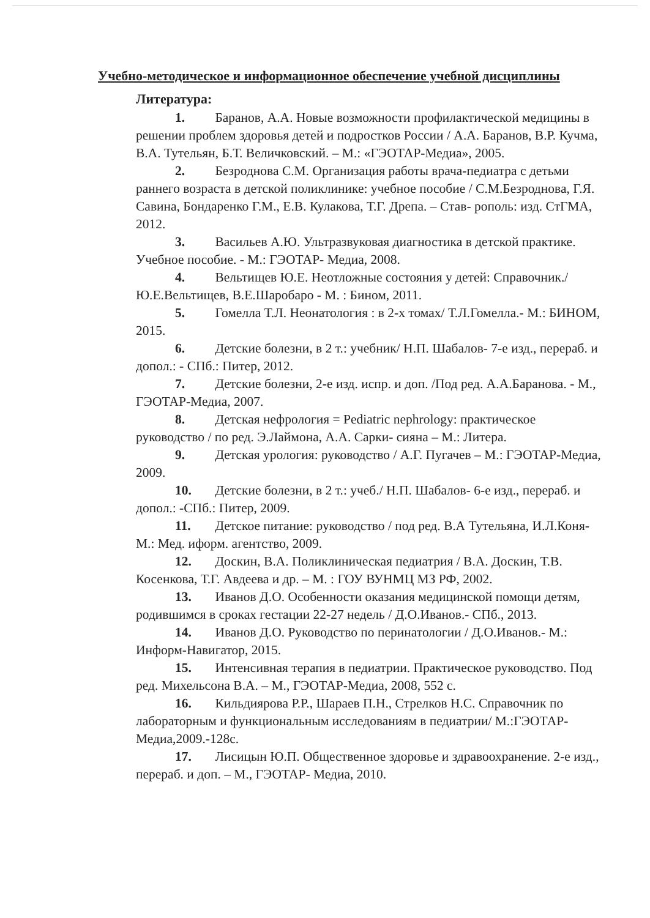Учебно-методическое и информационное обеспечение учебной дисциплины
Литература:
1. Баранов, А.А. Новые возможности профилактической медицины в решении проблем здоровья детей и подростков России / А.А. Баранов, В.Р. Кучма, В.А. Тутельян, Б.Т. Величковский. – М.: «ГЭОТАР-Медиа», 2005.
2. Безроднова С.М. Организация работы врача-педиатра с детьми раннего возраста в детской поликлинике: учебное пособие / С.М.Безроднова, Г.Я. Савина, Бондаренко Г.М., Е.В. Кулакова, Т.Г. Дрепа. – Став- рополь: изд. СтГМА, 2012.
3. Васильев А.Ю. Ультразвуковая диагностика в детской практике. Учебное пособие. - М.: ГЭОТАР- Медиа, 2008.
4. Вельтищев Ю.Е. Неотложные состояния у детей: Справочник./ Ю.Е.Вельтищев, В.Е.Шаробаро - М. : Бином, 2011.
5. Гомелла Т.Л. Неонатология : в 2-х томах/ Т.Л.Гомелла.- М.: БИНОМ, 2015.
6. Детские болезни, в 2 т.: учебник/ Н.П. Шабалов- 7-е изд., перераб. и допол.: - СПб.: Питер, 2012.
7. Детские болезни, 2-е изд. испр. и доп. /Под ред. А.А.Баранова. - М., ГЭОТАР-Медиа, 2007.
8. Детская нефрология = Pediatric nephrology: практическое руководство / по ред. Э.Лаймона, А.А. Сарки- сияна – М.: Литера.
9. Детская урология: руководство / А.Г. Пугачев – М.: ГЭОТАР-Медиа, 2009.
10. Детские болезни, в 2 т.: учеб./ Н.П. Шабалов- 6-е изд., перераб. и допол.: -СПб.: Питер, 2009.
11. Детское питание: руководство / под ред. В.А Тутельяна, И.Л.Коня- М.: Мед. иформ. агентство, 2009.
12. Доскин, В.А. Поликлиническая педиатрия / В.А. Доскин, Т.В. Косенкова, Т.Г. Авдеева и др. – М. : ГОУ ВУНМЦ МЗ РФ, 2002.
13. Иванов Д.О. Особенности оказания медицинской помощи детям, родившимся в сроках гестации 22-27 недель / Д.О.Иванов.- СПб., 2013.
14. Иванов Д.О. Руководство по перинатологии / Д.О.Иванов.- М.: Информ-Навигатор, 2015.
15. Интенсивная терапия в педиатрии. Практическое руководство. Под ред. Михельсона В.А. – М., ГЭОТАР-Медиа, 2008, 552 с.
16. Кильдиярова Р.Р., Шараев П.Н., Стрелков Н.С. Справочник по лабораторным и функциональным исследованиям в педиатрии/ М.:ГЭОТАР-Медиа,2009.-128с.
17. Лисицын Ю.П. Общественное здоровье и здравоохранение. 2-е изд., перераб. и доп. – М., ГЭОТАР- Медиа, 2010.